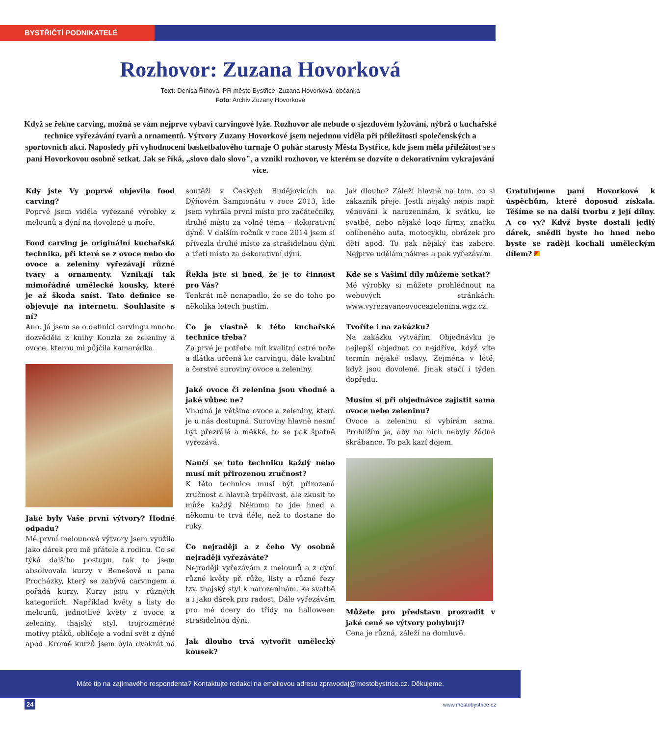BYSTŘIČTÍ PODNIKATELÉ
Rozhovor: Zuzana Hovorková
Text: Denisa Říhová, PR město Bystřice; Zuzana Hovorková, občanka
Foto: Archiv Zuzany Hovorkové
Když se řekne carving, možná se vám nejprve vybaví carvingové lyže. Rozhovor ale nebude o sjezdovém lyžování, nýbrž o kuchařské technice vyřezávání tvarů a ornamentů. Výtvory Zuzany Hovorkové jsem nejednou viděla při příležitosti společenských a sportovních akcí. Naposledy při vyhodnocení basketbalového turnaje O pohár starosty Města Bystřice, kde jsem měla příležitost se s paní Hovorkovou osobně setkat. Jak se říká, „slovo dalo slovo", a vznikl rozhovor, ve kterém se dozvíte o dekorativním vykrajování více.
Kdy jste Vy poprvé objevila food carving?
Poprvé jsem viděla vyřezané výrobky z melounů a dýní na dovolené u moře.
Food carving je originální kuchařská technika, při které se z ovoce nebo do ovoce a zeleniny vyřezávají různé tvary a ornamenty. Vznikají tak mimořádné umělecké kousky, které je až škoda sníst. Tato definice se objevuje na internetu. Souhlasíte s ní?
Ano. Já jsem se o definici carvingu mnoho dozvěděla z knihy Kouzla ze zeleniny a ovoce, kterou mi půjčila kamarádka.
Jaké byly Vaše první výtvory? Hodně odpadu?
Mé první melounové výtvory jsem využila jako dárek pro mé přátele a rodinu. Co se týká dalšího postupu, tak to jsem absolvovala kurzy v Benešově u pana Procházky, který se zabývá carvingem a pořádá kurzy. Kurzy jsou v různých kategoriích. Například květy a listy do melounů, jednotlivé květy z ovoce a zeleniny, thajský styl, trojrozměrné motivy ptáků, obličeje a vodní svět z dýně apod. Kromě kurzů jsem byla dvakrát na soutěži v Českých Budějovicích na Dýňovém Šampionátu v roce 2013, kde jsem vyhrála první místo pro začátečníky, druhé místo za volné téma – dekorativní dýně. V dalším ročník v roce 2014 jsem si přivezla druhé místo za strašidelnou dýni a třetí místo za dekorativní dýni.
Řekla jste si hned, že je to činnost pro Vás?
Tenkrát mě nenapadlo, že se do toho po několika letech pustím.
Co je vlastně k této kuchařské technice třeba?
Za prvé je potřeba mít kvalitní ostré nože a dlátka určená ke carvingu, dále kvalitní a čerstvé suroviny ovoce a zeleniny.
Jaké ovoce či zelenina jsou vhodné a jaké vůbec ne?
Vhodná je většina ovoce a zeleniny, která je u nás dostupná. Suroviny hlavně nesmí být přezrálé a měkké, to se pak špatně vyřezává.
Naučí se tuto techniku každý nebo musí mít přirozenou zručnost?
K této technice musí být přirozená zručnost a hlavně trpělivost, ale zkusit to může každý. Někomu to jde hned a někomu to trvá déle, než to dostane do ruky.
Co nejraději a z čeho Vy osobně nejraději vyřezáváte?
Nejraději vyřezávám z melounů a z dýní různé květy př. růže, listy a různé řezy tzv. thajský styl k narozeninám, ke svatbě a i jako dárek pro radost. Dále vyřezávám pro mé dcery do třídy na halloween strašidelnou dýni.
Jak dlouho trvá vytvořit umělecký kousek?
Jak dlouho? Záleží hlavně na tom, co si zákazník přeje. Jestli nějaký nápis např. věnování k narozeninám, k svátku, ke svatbě, nebo nějaké logo firmy, značku oblíbeného auta, motocyklu, obrázek pro děti apod. To pak nějaký čas zabere. Nejprve udělám nákres a pak vyřezávám.
Kde se s Vašimi díly můžeme setkat?
Mé výrobky si můžete prohlédnout na webových stránkách: www.vyrezavaneovoceazelenina.wgz.cz.
Tvoříte i na zakázku?
Na zakázku vytvářím. Objednávku je nejlepší objednat co nejdříve, když víte termín nějaké oslavy. Zejména v létě, když jsou dovolené. Jinak stačí i týden dopředu.
Musím si při objednávce zajistit sama ovoce nebo zeleninu?
Ovoce a zeleninu si vybírám sama. Prohlížím je, aby na nich nebyly žádné škrábance. To pak kazí dojem.
Můžete pro představu prozradit v jaké ceně se výtvory pohybují?
Cena je různá, záleží na domluvě.
Gratulujeme paní Hovorkové k úspěchům, které doposud získala. Těšíme se na další tvorbu z její dílny. A co vy? Když byste dostali jedlý dárek, snědli byste ho hned nebo byste se raději kochali uměleckým dílem?
Máte tip na zajímavého respondenta? Kontaktujte redakci na emailovou adresu zpravodaj@mestobystrice.cz. Děkujeme.
24 www.mestobystrice.cz